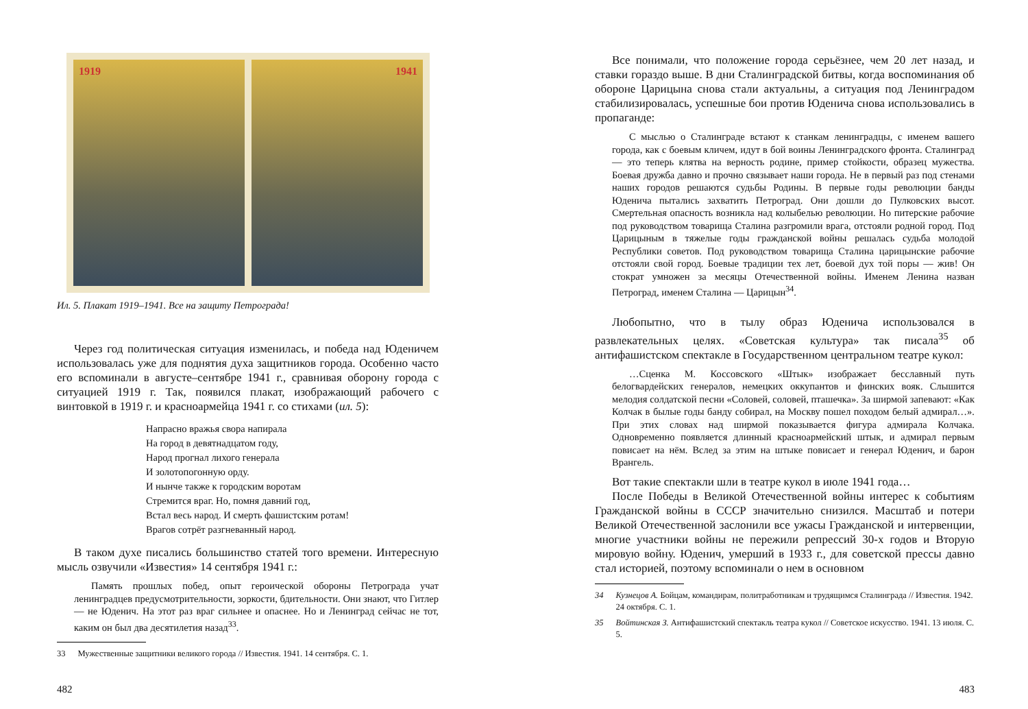1919 1941
Ил. 5. Плакат 1919–1941. Все на защиту Петрограда!
Через год политическая ситуация изменилась, и победа над Юденичем использовалась уже для поднятия духа защитников города. Особенно часто его вспоминали в августе–сентябре 1941 г., сравнивая оборону города с ситуацией 1919 г. Так, появился плакат, изображающий рабочего с винтовкой в 1919 г. и красноармейца 1941 г. со стихами (ил. 5):
Напрасно вражья свора напирала
На город в девятнадцатом году,
Народ прогнал лихого генерала
И золотопогонную орду.
И нынче также к городским воротам
Стремится враг. Но, помня давний год,
Встал весь народ. И смерть фашистским ротам!
Врагов сотрёт разгневанный народ.
В таком духе писались большинство статей того времени. Интересную мысль озвучили «Известия» 14 сентября 1941 г.:
Память прошлых побед, опыт героической обороны Петрограда учат ленинградцев предусмотрительности, зоркости, бдительности. Они знают, что Гитлер — не Юденич. На этот раз враг сильнее и опаснее. Но и Ленинград сейчас не тот, каким он был два десятилетия назад<sup>33</sup>.
33 Мужественные защитники великого города // Известия. 1941. 14 сентября. С. 1.
482
Все понимали, что положение города серьёзнее, чем 20 лет назад, и ставки гораздо выше. В дни Сталинградской битвы, когда воспоминания об обороне Царицына снова стали актуальны, а ситуация под Ленинградом стабилизировалась, успешные бои против Юденича снова использовались в пропаганде:
С мыслью о Сталинграде встают к станкам ленинградцы, с именем вашего города, как с боевым кличем, идут в бой воины Ленинградского фронта. Сталинград — это теперь клятва на верность родине, пример стойкости, образец мужества. Боевая дружба давно и прочно связывает наши города. Не в первый раз под стенами наших городов решаются судьбы Родины. В первые годы революции банды Юденича пытались захватить Петроград. Они дошли до Пулковских высот. Смертельная опасность возникла над колыбелью революции. Но питерские рабочие под руководством товарища Сталина разгромили врага, отстояли родной город. Под Царицыным в тяжелые годы гражданской войны решалась судьба молодой Республики советов. Под руководством товарища Сталина царицынские рабочие отстояли свой город. Боевые традиции тех лет, боевой дух той поры — жив! Он стократ умножен за месяцы Отечественной войны. Именем Ленина назван Петроград, именем Сталина — Царицын<sup>34</sup>.
Любопытно, что в тылу образ Юденича использовался в развлекательных целях. «Советская культура» так писала<sup>35</sup> об антифашистском спектакле в Государственном центральном театре кукол:
…Сценка М. Коссовского «Штык» изображает бесславный путь белогвардейских генералов, немецких оккупантов и финских вояк. Слышится мелодия солдатской песни «Соловей, соловей, пташечка». За ширмой запевают: «Как Колчак в былые годы банду собирал, на Москву пошел походом белый адмирал…». При этих словах над ширмой показывается фигура адмирала Колчака. Одновременно появляется длинный красноармейский штык, и адмирал первым повисает на нём. Вслед за этим на штыке повисает и генерал Юденич, и барон Врангель.
Вот такие спектакли шли в театре кукол в июле 1941 года…
После Победы в Великой Отечественной войны интерес к событиям Гражданской войны в СССР значительно снизился. Масштаб и потери Великой Отечественной заслонили все ужасы Гражданской и интервенции, многие участники войны не пережили репрессий 30-х годов и Вторую мировую войну. Юденич, умерший в 1933 г., для советской прессы давно стал историей, поэтому вспоминали о нем в основном
34 Кузнецов А. Бойцам, командирам, политработникам и трудящимся Сталинграда // Известия. 1942. 24 октября. С. 1.
35 Войтинская З. Антифашистский спектакль театра кукол // Советское искусство. 1941. 13 июля. С. 5.
483